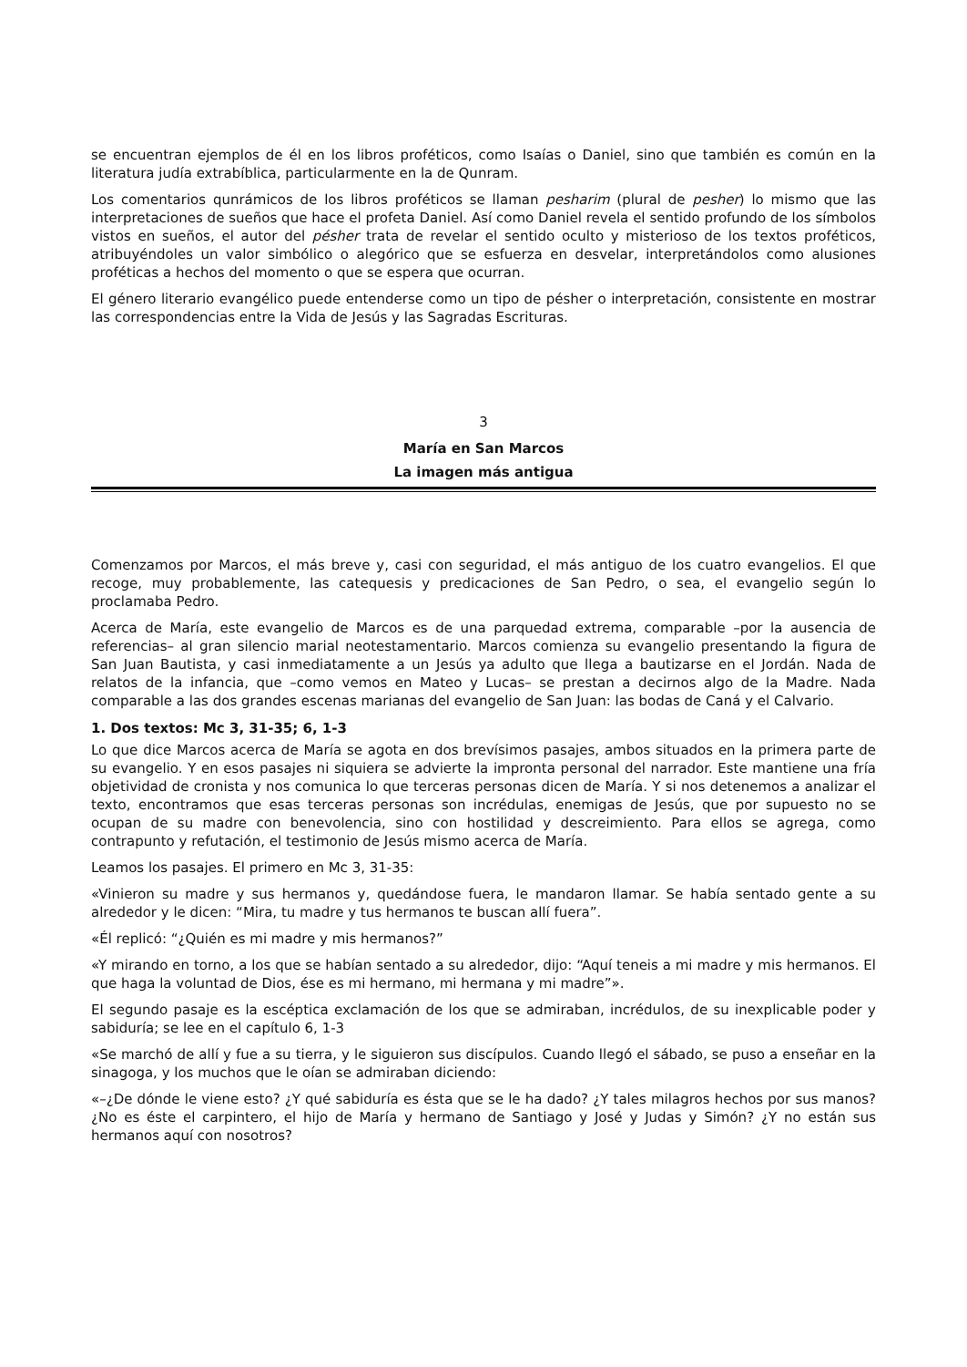se encuentran ejemplos de él en los libros proféticos, como Isaías o Daniel, sino que también es común en la literatura judía extrabíblica, particularmente en la de Qunram.
Los comentarios qunrámicos de los libros proféticos se llaman pesharim (plural de pesher) lo mismo que las interpretaciones de sueños que hace el profeta Daniel. Así como Daniel revela el sentido profundo de los símbolos vistos en sueños, el autor del pésher trata de revelar el sentido oculto y misterioso de los textos proféticos, atribuyéndoles un valor simbólico o alegórico que se esfuerza en desvelar, interpretándolos como alusiones proféticas a hechos del momento o que se espera que ocurran.
El género literario evangélico puede entenderse como un tipo de pésher o interpretación, consistente en mostrar las correspondencias entre la Vida de Jesús y las Sagradas Escrituras.
3
María en San Marcos
La imagen más antigua
Comenzamos por Marcos, el más breve y, casi con seguridad, el más antiguo de los cuatro evangelios. El que recoge, muy probablemente, las catequesis y predicaciones de San Pedro, o sea, el evangelio según lo proclamaba Pedro.
Acerca de María, este evangelio de Marcos es de una parquedad extrema, comparable –por la ausencia de referencias– al gran silencio marial neotestamentario. Marcos comienza su evangelio presentando la figura de San Juan Bautista, y casi inmediatamente a un Jesús ya adulto que llega a bautizarse en el Jordán. Nada de relatos de la infancia, que –como vemos en Mateo y Lucas– se prestan a decirnos algo de la Madre. Nada comparable a las dos grandes escenas marianas del evangelio de San Juan: las bodas de Caná y el Calvario.
1. Dos textos: Mc 3, 31-35; 6, 1-3
Lo que dice Marcos acerca de María se agota en dos brevísimos pasajes, ambos situados en la primera parte de su evangelio. Y en esos pasajes ni siquiera se advierte la impronta personal del narrador. Este mantiene una fría objetividad de cronista y nos comunica lo que terceras personas dicen de María. Y si nos detenemos a analizar el texto, encontramos que esas terceras personas son incrédulas, enemigas de Jesús, que por supuesto no se ocupan de su madre con benevolencia, sino con hostilidad y descreimiento. Para ellos se agrega, como contrapunto y refutación, el testimonio de Jesús mismo acerca de María.
Leamos los pasajes. El primero en Mc 3, 31-35:
«Vinieron su madre y sus hermanos y, quedándose fuera, le mandaron llamar. Se había sentado gente a su alrededor y le dicen: “Mira, tu madre y tus hermanos te buscan allí fuera”.
«Él replicó: “¿Quién es mi madre y mis hermanos?”
«Y mirando en torno, a los que se habían sentado a su alrededor, dijo: “Aquí teneis a mi madre y mis hermanos. El que haga la voluntad de Dios, ése es mi hermano, mi hermana y mi madre”».
El segundo pasaje es la escéptica exclamación de los que se admiraban, incrédulos, de su inexplicable poder y sabiduría; se lee en el capítulo 6, 1-3
«Se marchó de allí y fue a su tierra, y le siguieron sus discípulos. Cuando llegó el sábado, se puso a enseñar en la sinagoga, y los muchos que le oían se admiraban diciendo:
«–¿De dónde le viene esto? ¿Y qué sabiduría es ésta que se le ha dado? ¿Y tales milagros hechos por sus manos? ¿No es éste el carpintero, el hijo de María y hermano de Santiago y José y Judas y Simón? ¿Y no están sus hermanos aquí con nosotros?